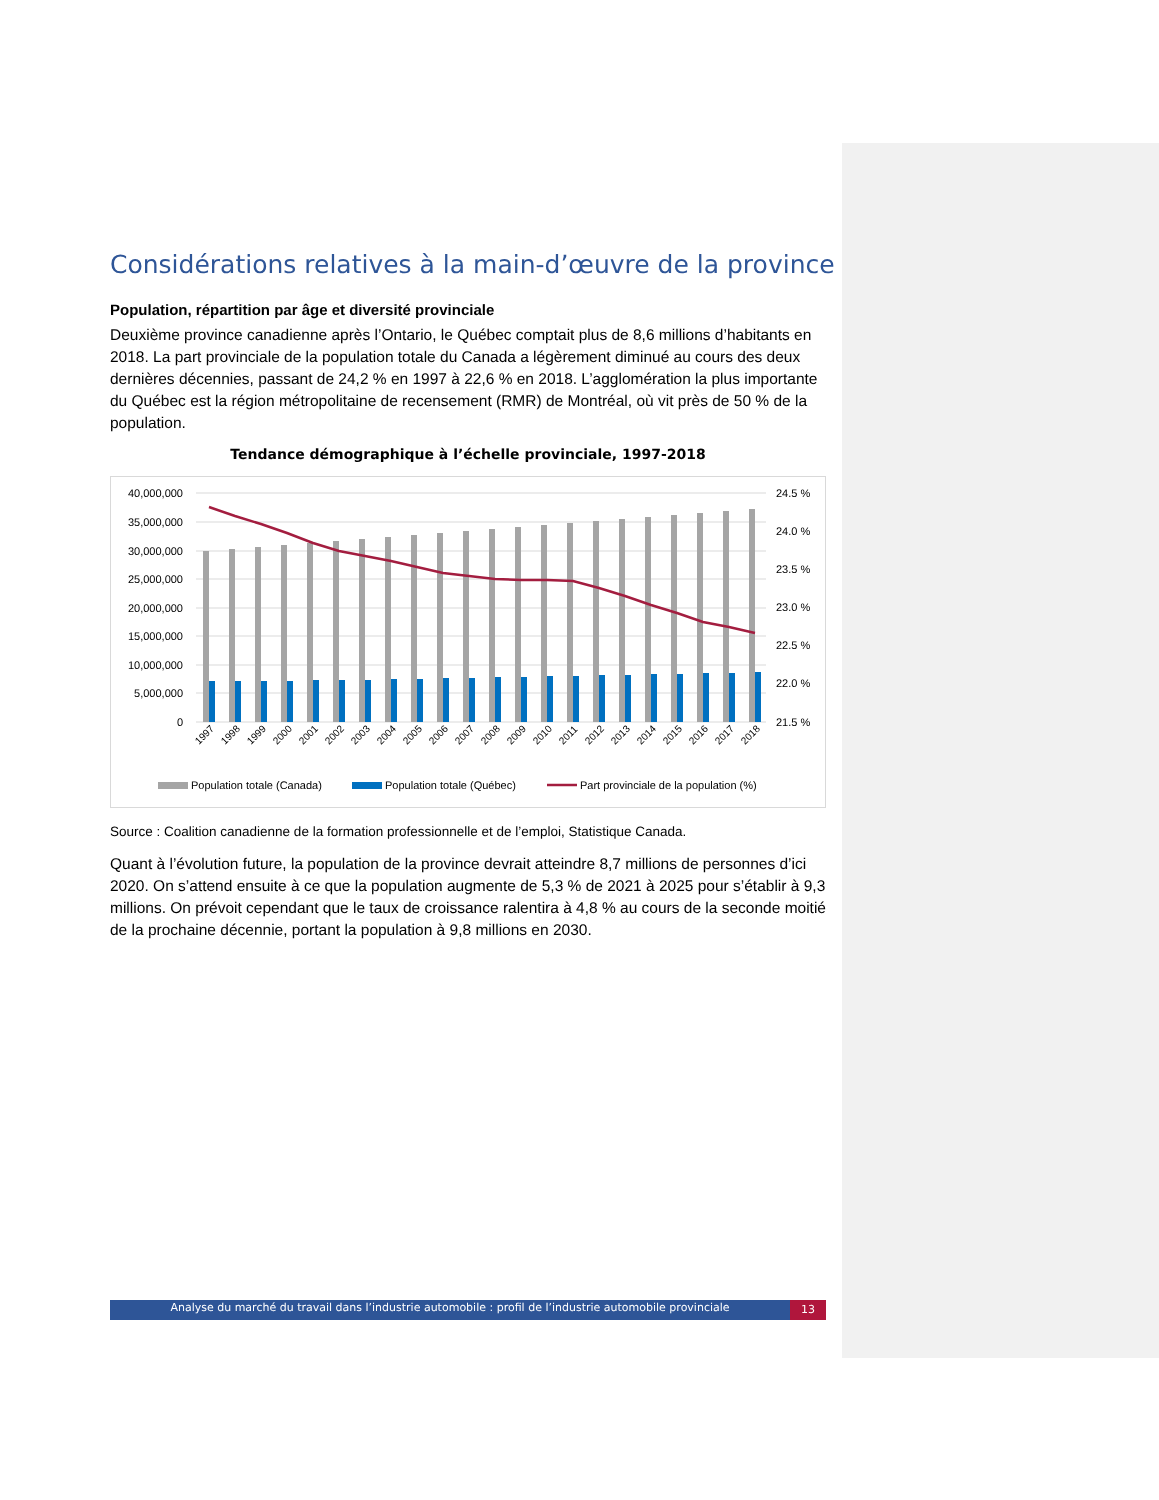Considérations relatives à la main-d’œuvre de la province
Population, répartition par âge et diversité provinciale
Deuxième province canadienne après l’Ontario, le Québec comptait plus de 8,6 millions d’habitants en 2018. La part provinciale de la population totale du Canada a légèrement diminué au cours des deux dernières décennies, passant de 24,2 % en 1997 à 22,6 % en 2018. L’agglomération la plus importante du Québec est la région métropolitaine de recensement (RMR) de Montréal, où vit près de 50 % de la population.
Tendance démographique à l’échelle provinciale, 1997-2018
40,000,000
35,000,000
30,000,000
25,000,000
20,000,000
15,000,000
10,000,000
5,000,000
0
24.5 %
24.0 %
23.5 %
23.0 %
22.5 %
22.0 %
21.5 %
1997
1998
1999
2000
2001
2002
2003
2004
2005
2006
2007
2008
2009
2010
2011
2012
2013
2014
2015
2016
2017
2018
Population totale (Canada)
Population totale (Québec)
Part provinciale de la population (%)
Source : Coalition canadienne de la formation professionnelle et de l’emploi, Statistique Canada.
Quant à l’évolution future, la population de la province devrait atteindre 8,7 millions de personnes d’ici 2020. On s’attend ensuite à ce que la population augmente de 5,3 % de 2021 à 2025 pour s’établir à 9,3 millions. On prévoit cependant que le taux de croissance ralentira à 4,8 % au cours de la seconde moitié de la prochaine décennie, portant la population à 9,8 millions en 2030.
Analyse du marché du travail dans l’industrie automobile : profil de l’industrie automobile provinciale 13